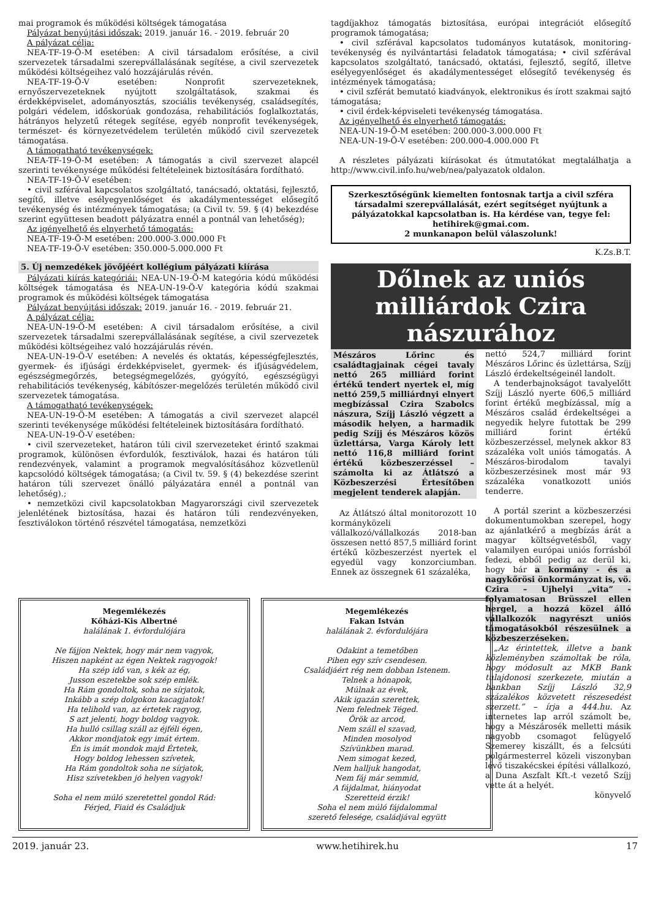mai programok és működési költségek támogatása
Pályázat benyújtási időszak: 2019. január 16. - 2019. február 20
A pályázat célja:
NEA-TF-19-Ö-M esetében: A civil társadalom erősítése, a civil szervezetek társadalmi szerepvállalásának segítése, a civil szervezetek működési költségeihez való hozzájárulás révén.
NEA-TF-19-Ö-V esetében: Nonprofit szervezeteknek, ernyőszervezeteknek nyújtott szolgáltatások, szakmai és érdekképviselet, adományosztás, szociális tevékenység, családsegítés, polgári védelem, időskorúak gondozása, rehabilitációs foglalkoztatás, hátrányos helyzetű rétegek segítése, egyéb nonprofit tevékenységek, természet- és környezetvédelem területén működő civil szervezetek támogatása.
A támogatható tevékenységek:
NEA-TF-19-Ö-M esetében: A támogatás a civil szervezet alapcél szerinti tevékenysége működési feltételeinek biztosítására fordítható.
NEA-TF-19-Ö-V esetében:
• civil szférával kapcsolatos szolgáltató, tanácsadó, oktatási, fejlesztő, segítő, illetve esélyegyenlőséget és akadálymentességet elősegítő tevékenység és intézmények támogatása; (a Civil tv. 59. § (4) bekezdése szerint együttesen beadott pályázatra ennél a pontnál van lehetőség);
Az igényelhető és elnyerhető támogatás:
NEA-TF-19-Ö-M esetében: 200.000-3.000.000 Ft
NEA-TF-19-Ö-V esetében: 350.000-5.000.000 Ft
5. Új nemzedékek jövőjéért kollégium pályázati kiírása
Pályázati kiírás kategóriái: NEA-UN-19-Ö-M kategória kódú működési költségek támogatása és NEA-UN-19-Ö-V kategória kódú szakmai programok és működési költségek támogatása
Pályázat benyújtási időszak: 2019. január 16. - 2019. február 21.
A pályázat célja:
NEA-UN-19-Ö-M esetében: A civil társadalom erősítése, a civil szervezetek társadalmi szerepvállalásának segítése, a civil szervezetek működési költségeihez való hozzájárulás révén.
NEA-UN-19-Ö-V esetében: A nevelés és oktatás, képességfejlesztés, gyermek- és ifjúsági érdekképviselet, gyermek- és ifjúságvédelem, egészségmegőrzés, betegségmegelőzés, gyógyító, egészségügyi rehabilitációs tevékenység, kábítószer-megelőzés területén működő civil szervezetek támogatása.
A támogatható tevékenységek:
NEA-UN-19-Ö-M esetében: A támogatás a civil szervezet alapcél szerinti tevékenysége működési feltételeinek biztosítására fordítható.
NEA-UN-19-Ö-V esetében:
• civil szervezeteket, határon túli civil szervezeteket érintő szakmai programok, különösen évfordulók, fesztiválok, hazai és határon túli rendezvények, valamint a programok megvalósításához közvetlenül kapcsolódó költségek támogatása; (a Civil tv. 59. § (4) bekezdése szerint határon túli szervezet önálló pályázatára ennél a pontnál van lehetőség).;
• nemzetközi civil kapcsolatokban Magyarországi civil szervezetek jelenlétének biztosítása, hazai és határon túli rendezvényeken, fesztiválokon történő részvétel támogatása, nemzetközi
tagdíjakhoz támogatás biztosítása, európai integrációt elősegítő programok támogatása;
• civil szférával kapcsolatos tudományos kutatások, monitoring-tevékenység és nyilvántartási feladatok támogatása; • civil szférával kapcsolatos szolgáltató, tanácsadó, oktatási, fejlesztő, segítő, illetve esélyegyenlőséget és akadálymentességet elősegítő tevékenység és intézmények támogatása;
• civil szférát bemutató kiadványok, elektronikus és írott szakmai sajtó támogatása;
• civil érdek-képviseleti tevékenység támogatása.
Az igényelhető és elnyerhető támogatás:
NEA-UN-19-Ö-M esetében: 200.000-3.000.000 Ft
NEA-UN-19-Ö-V esetében: 200.000-4.000.000 Ft
A részletes pályázati kiírásokat és útmutatókat megtalálhatja a http://www.civil.info.hu/web/nea/palyazatok oldalon.
Szerkesztőségünk kiemelten fontosnak tartja a civil szféra társadalmi szerepvállalását, ezért segítséget nyújtunk a pályázatokkal kapcsolatban is. Ha kérdése van, tegye fel: hetihirek@gmai.com.
2 munkanapon belül válaszolunk!
K.Zs.B.T.
Dőlnek az uniós milliárdok Czira nászurához
Mészáros Lőrinc és családtagjainak cégei tavaly nettó 265 milliárd forint értékű tendert nyertek el, míg nettó 259,5 milliárdnyi elnyert megbízással Czira Szabolcs nászura, Szíjj László végzett a második helyen, a harmadik pedig Szíjj és Mészáros közös üzlettársa, Varga Károly lett nettó 116,8 milliárd forint értékű közbeszerzéssel – számolta ki az Átlátszó a Közbeszerzési Értesítőben megjelent tenderek alapján.
Az Átlátszó által monitorozott 10 kormányközeli vállalkozó/vállalkozás 2018-ban összesen nettó 857,5 milliárd forint értékű közbeszerzést nyertek el egyedül vagy konzorciumban. Ennek az összegnek 61 százaléka,
nettó 524,7 milliárd forint Mészáros Lőrinc és üzlettársa, Szíjj László érdekeltségeinél landolt.
A tenderbajnokságot tavalyelőtt Szíjj László nyerte 606,5 milliárd forint értékű megbízással, míg a Mészáros család érdekeltségei a negyedik helyre futottak be 299 milliárd forint értékű közbeszerzéssel, melynek akkor 83 százaléka volt uniós támogatás. A Mészáros-birodalom tavalyi közbeszerzésinek most már 93 százaléka vonatkozott uniós tenderre.
A portál szerint a közbeszerzési dokumentumokban szerepel, hogy az ajánlatkérő a megbízás árát a magyar költségvetésből, vagy valamilyen európai uniós forrásból fedezi, ebből pedig az derül ki, hogy bár a kormány - és a nagykőrösi önkormányzat is, vö. Czira – Ujhelyi „vita” - folyamatosan Brüsszel ellen hergel, a hozzá közel álló vállalkozók nagyrészt uniós támogatásokból részesülnek a közbeszerzéseken.
„Az érintettek, illetve a bank közleményben számoltak be róla, hogy módosult az MKB Bank tulajdonosi szerkezete, miután a bankban Szíjj László 32,9 százalékos közvetett részesedést szerzett.” – írja a 444.hu. Az internetes lap arról számolt be, hogy a Mészárosék melletti másik nagyobb csomagot felügyelő Szemerey kiszállt, és a felcsúti polgármesterrel közeli viszonyban lévő tiszakécskei építési vállalkozó, a Duna Aszfalt Kft.-t vezető Szíjj vette át a helyét.
könyvelő
Megemlékezés
Kőházi-Kis Albertné
halálának 1. évfordulójára
Ne fájjon Nektek, hogy már nem vagyok,
Hiszen napként az égen Nektek ragyogok!
Ha szép idő van, s kék az ég,
Jusson eszetekbe sok szép emlék.
Ha Rám gondoltok, soha ne sírjatok,
Inkább a szép dolgokon kacagjatok!
Ha telihold van, az értetek ragyog,
S azt jelenti, hogy boldog vagyok.
Ha hulló csillag száll az éjféli égen,
Akkor mondjatok egy imát értem.
Én is imát mondok majd Értetek,
Hogy boldog lehessen szívetek,
Ha Rám gondoltok soha ne sírjatok,
Hisz szívetekben jó helyen vagyok!
Soha el nem múló szeretettel gondol Rád:
Férjed, Fiaid és Családjuk
Megemlékezés
Fakan István
halálának 2. évfordulójára
Odakint a temetőben
Pihen egy szív csendesen.
Családjáért rég nem dobban Istenem.
Telnek a hónapok,
Múlnak az évek,
Akik igazán szerettek,
Nem felednek Téged.
Örök az arcod,
Nem száll el szavad,
Minden mosolyod
Szívünkben marad.
Nem simogat kezed,
Nem halljuk hangodat,
Nem fáj már semmid,
A fájdalmat, hiányodat
Szeretteid érzik!
Soha el nem múló fájdalommal
szerető felesége, családjával együtt
2019. január 23. www.hetihirek.hu 17